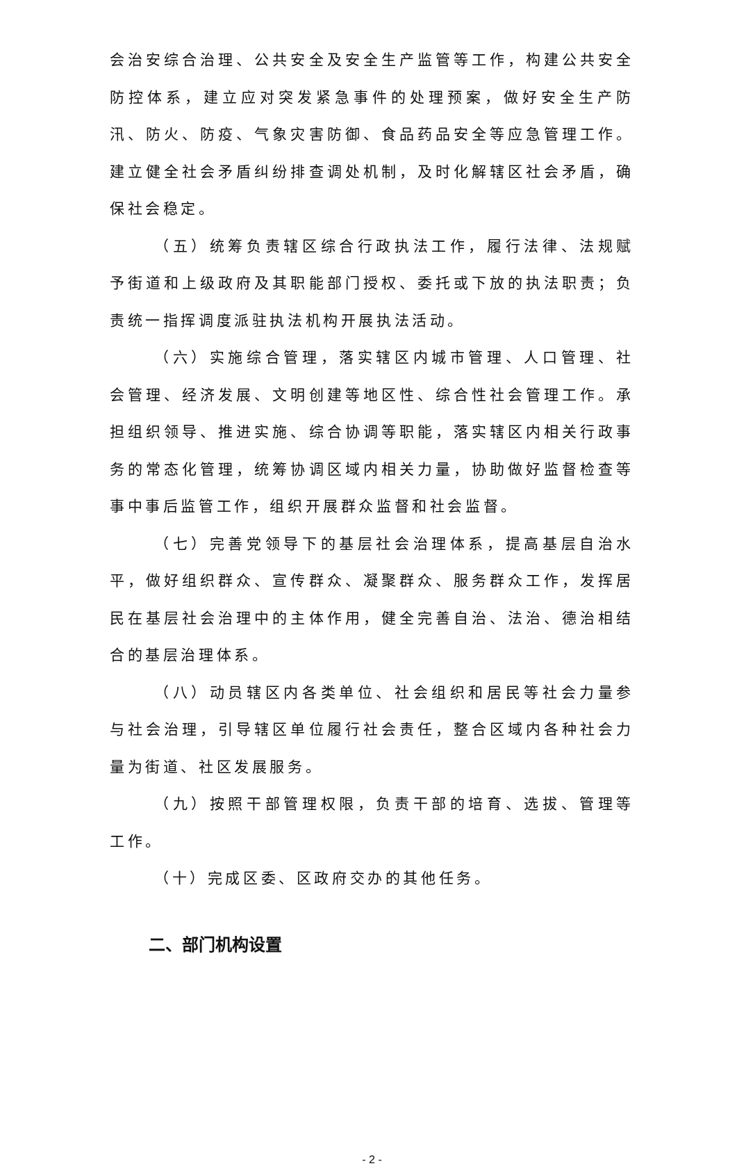会治安综合治理、公共安全及安全生产监管等工作，构建公共安全防控体系，建立应对突发紧急事件的处理预案，做好安全生产防汛、防火、防疫、气象灾害防御、食品药品安全等应急管理工作。建立健全社会矛盾纠纷排查调处机制，及时化解辖区社会矛盾，确保社会稳定。
（五）统筹负责辖区综合行政执法工作，履行法律、法规赋予街道和上级政府及其职能部门授权、委托或下放的执法职责；负责统一指挥调度派驻执法机构开展执法活动。
（六）实施综合管理，落实辖区内城市管理、人口管理、社会管理、经济发展、文明创建等地区性、综合性社会管理工作。承担组织领导、推进实施、综合协调等职能，落实辖区内相关行政事务的常态化管理，统筹协调区域内相关力量，协助做好监督检查等事中事后监管工作，组织开展群众监督和社会监督。
（七）完善党领导下的基层社会治理体系，提高基层自治水平，做好组织群众、宣传群众、凝聚群众、服务群众工作，发挥居民在基层社会治理中的主体作用，健全完善自治、法治、德治相结合的基层治理体系。
（八）动员辖区内各类单位、社会组织和居民等社会力量参与社会治理，引导辖区单位履行社会责任，整合区域内各种社会力量为街道、社区发展服务。
（九）按照干部管理权限，负责干部的培育、选拔、管理等工作。
（十）完成区委、区政府交办的其他任务。
二、部门机构设置
- 2 -